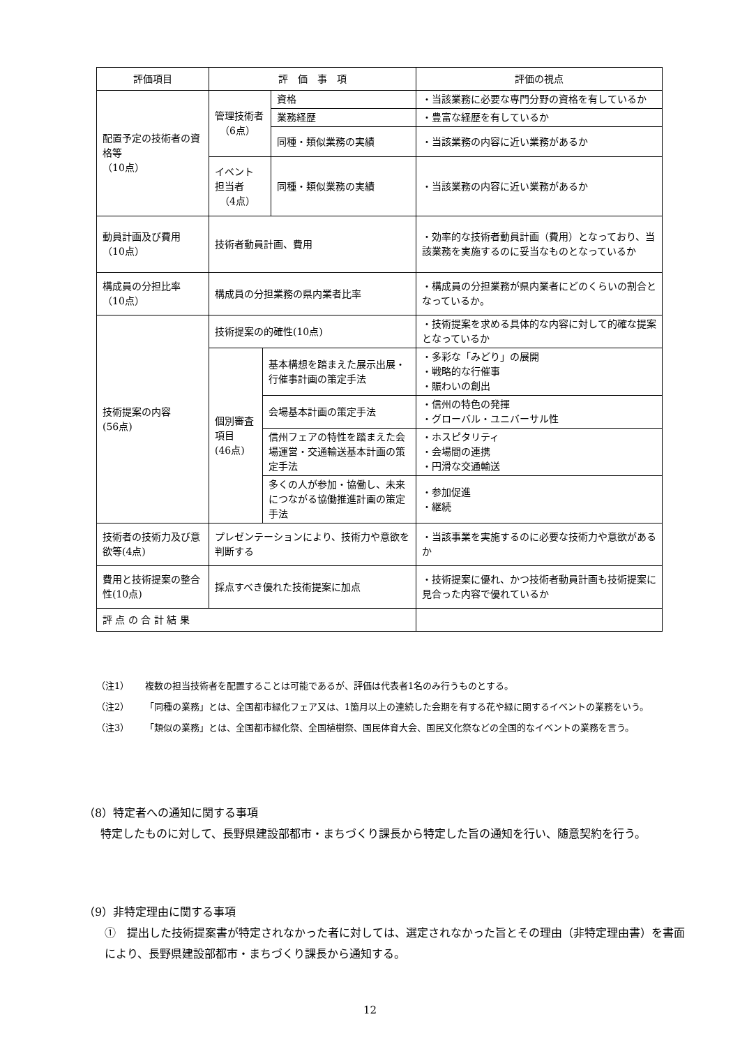| 評価項目 | 評 価 事 項 | | | 評価の視点 |
| --- | --- | --- | --- | --- |
| 配置予定の技術者の資格等 （10点） | 管理技術者 （6点） | | 資格 | ・当該業務に必要な専門分野の資格を有しているか |
| | | | 業務経歴 | ・豊富な経歴を有しているか |
| | | | 同種・類似業務の実績 | ・当該業務の内容に近い業務があるか |
| | イベント 担当者 （4点） | | 同種・類似業務の実績 | ・当該業務の内容に近い業務があるか |
| 動員計画及び費用 （10点） | 技術者動員計画、費用 | | | ・効率的な技術者動員計画（費用）となっており、当該業務を実施するのに妥当なものとなっているか |
| 構成員の分担比率 （10点） | 構成員の分担業務の県内業者比率 | | | ・構成員の分担業務が県内業者にどのくらいの割合となっているか。 |
| 技術提案の内容 (56点) | 技術提案の的確性(10点) | | | ・技術提案を求める具体的な内容に対して的確な提案となっているか |
| | 個別審査項目 (46点) | 基本構想を踏まえた展示出展・行催事計画の策定手法 | | ・多彩な「みどり」の展開 ・戦略的な行催事 ・賑わいの創出 |
| | | 会場基本計画の策定手法 | | ・信州の特色の発揮 ・グローバル・ユニバーサル性 |
| | | 信州フェアの特性を踏まえた会場運営・交通輸送基本計画の策定手法 | | ・ホスピタリティ ・会場間の連携 ・円滑な交通輸送 |
| | | 多くの人が参加・協働し、未来につながる協働推進計画の策定手法 | | ・参加促進 ・継続 |
| 技術者の技術力及び意欲等(4点) | プレゼンテーションにより、技術力や意欲を判断する | | | ・当該事業を実施するのに必要な技術力や意欲があるか |
| 費用と技術提案の整合性(10点) | 採点すべき優れた技術提案に加点 | | | ・技術提案に優れ、かつ技術者動員計画も技術提案に見合った内容で優れているか |
| 評 点 の 合 計 結 果 | | | | |
（注1） 複数の担当技術者を配置することは可能であるが、評価は代表者1名のみ行うものとする。
（注2） 「同種の業務」とは、全国都市緑化フェア又は、1箇月以上の連続した会期を有する花や緑に関するイベントの業務をいう。
（注3） 「類似の業務」とは、全国都市緑化祭、全国植樹祭、国民体育大会、国民文化祭などの全国的なイベントの業務を言う。
（8）特定者への通知に関する事項
特定したものに対して、長野県建設部都市・まちづくり課長から特定した旨の通知を行い、随意契約を行う。
（9）非特定理由に関する事項
①　提出した技術提案書が特定されなかった者に対しては、選定されなかった旨とその理由（非特定理由書）を書面により、長野県建設部都市・まちづくり課長から通知する。
12